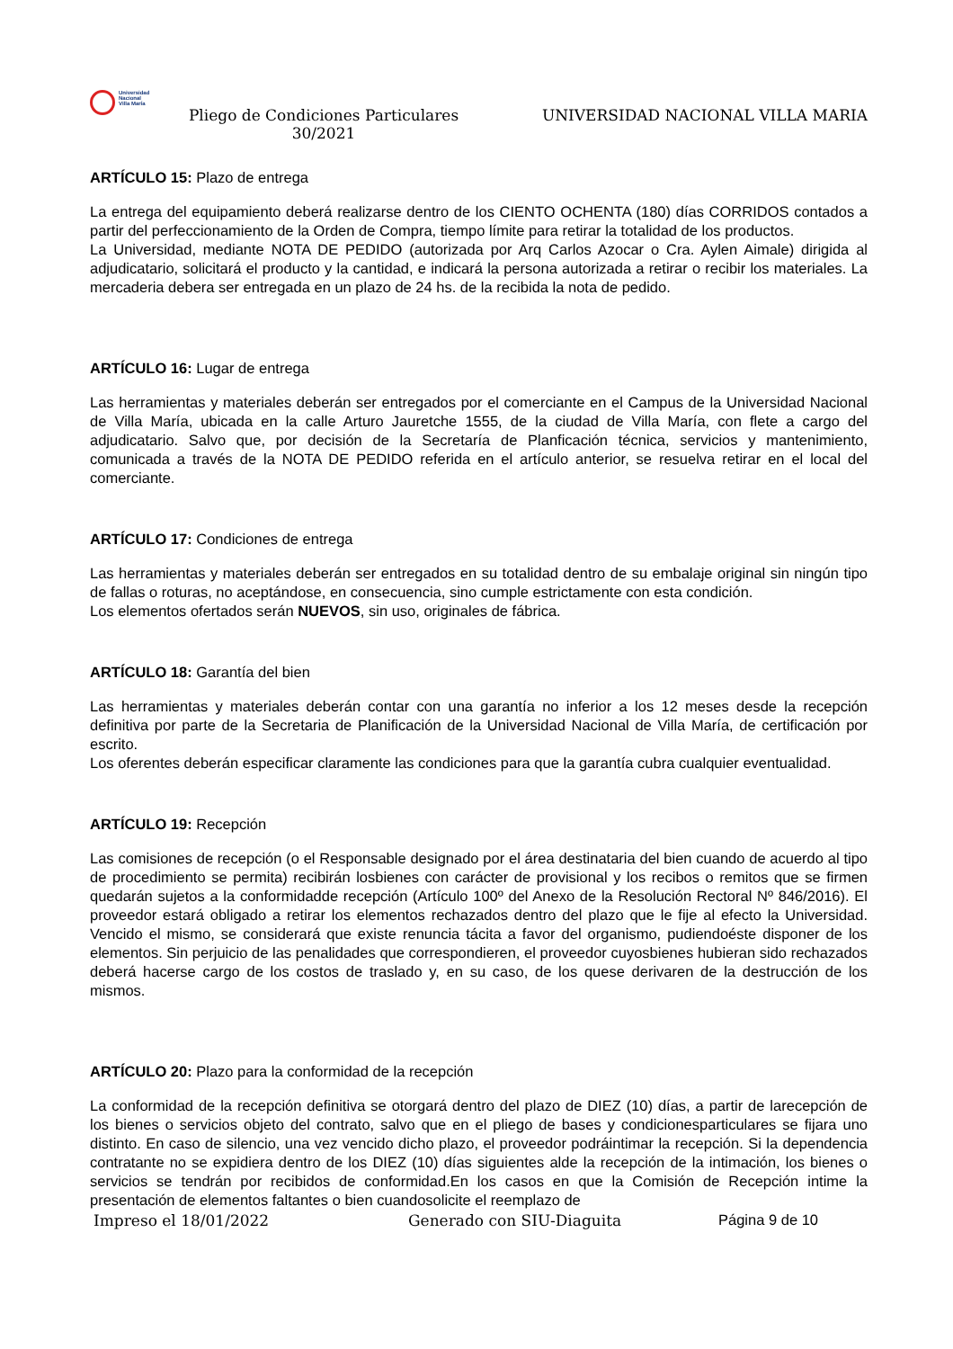Universidad
Nacional
Villa María
Pliego de Condiciones Particulares
30/2021
UNIVERSIDAD NACIONAL VILLA MARIA
ARTÍCULO 15: Plazo de entrega
La entrega del equipamiento deberá realizarse dentro de los CIENTO OCHENTA (180) días CORRIDOS contados a partir del perfeccionamiento de la Orden de Compra, tiempo límite para retirar la totalidad de los productos.
La Universidad, mediante NOTA DE PEDIDO (autorizada por Arq Carlos Azocar o Cra. Aylen Aimale) dirigida al adjudicatario, solicitará el producto y la cantidad, e indicará la persona autorizada a retirar o recibir los materiales. La mercaderia debera ser entregada en un plazo de 24 hs. de la recibida la nota de pedido.
ARTÍCULO 16: Lugar de entrega
Las herramientas y materiales deberán ser entregados por el comerciante en el Campus de la Universidad Nacional de Villa María, ubicada en la calle Arturo Jauretche 1555, de la ciudad de Villa María, con flete a cargo del adjudicatario. Salvo que, por decisión de la Secretaría de Planficación técnica, servicios y mantenimiento, comunicada a través de la NOTA DE PEDIDO referida en el artículo anterior, se resuelva retirar en el local del comerciante.
ARTÍCULO 17: Condiciones de entrega
Las herramientas y materiales deberán ser entregados en su totalidad dentro de su embalaje original sin ningún tipo de fallas o roturas, no aceptándose, en consecuencia, sino cumple estrictamente con esta condición.
Los elementos ofertados serán NUEVOS, sin uso, originales de fábrica.
ARTÍCULO 18: Garantía del bien
Las herramientas y materiales deberán contar con una garantía no inferior a los 12 meses desde la recepción definitiva por parte de la Secretaria de Planificación de la Universidad Nacional de Villa María, de certificación por escrito.
Los oferentes deberán especificar claramente las condiciones para que la garantía cubra cualquier eventualidad.
ARTÍCULO 19: Recepción
Las comisiones de recepción (o el Responsable designado por el área destinataria del bien cuando de acuerdo al tipo de procedimiento se permita) recibirán losbienes con carácter de provisional y los recibos o remitos que se firmen quedarán sujetos a la conformidadde recepción (Artículo 100º del Anexo de la Resolución Rectoral Nº 846/2016). El proveedor estará obligado a retirar los elementos rechazados dentro del plazo que le fije al efecto la Universidad. Vencido el mismo, se considerará que existe renuncia tácita a favor del organismo, pudiendoéste disponer de los elementos. Sin perjuicio de las penalidades que correspondieren, el proveedor cuyosbienes hubieran sido rechazados deberá hacerse cargo de los costos de traslado y, en su caso, de los quese derivaren de la destrucción de los mismos.
ARTÍCULO 20: Plazo para la conformidad de la recepción
La conformidad de la recepción definitiva se otorgará dentro del plazo de DIEZ (10) días, a partir de larecepción de los bienes o servicios objeto del contrato, salvo que en el pliego de bases y condicionesparticulares se fijara uno distinto. En caso de silencio, una vez vencido dicho plazo, el proveedor podráintimar la recepción. Si la dependencia contratante no se expidiera dentro de los DIEZ (10) días siguientes alde la recepción de la intimación, los bienes o servicios se tendrán por recibidos de conformidad.En los casos en que la Comisión de Recepción intime la presentación de elementos faltantes o bien cuandosolicite el reemplazo de
Impreso el 18/01/2022 Generado con SIU-Diaguita Página 9 de 10